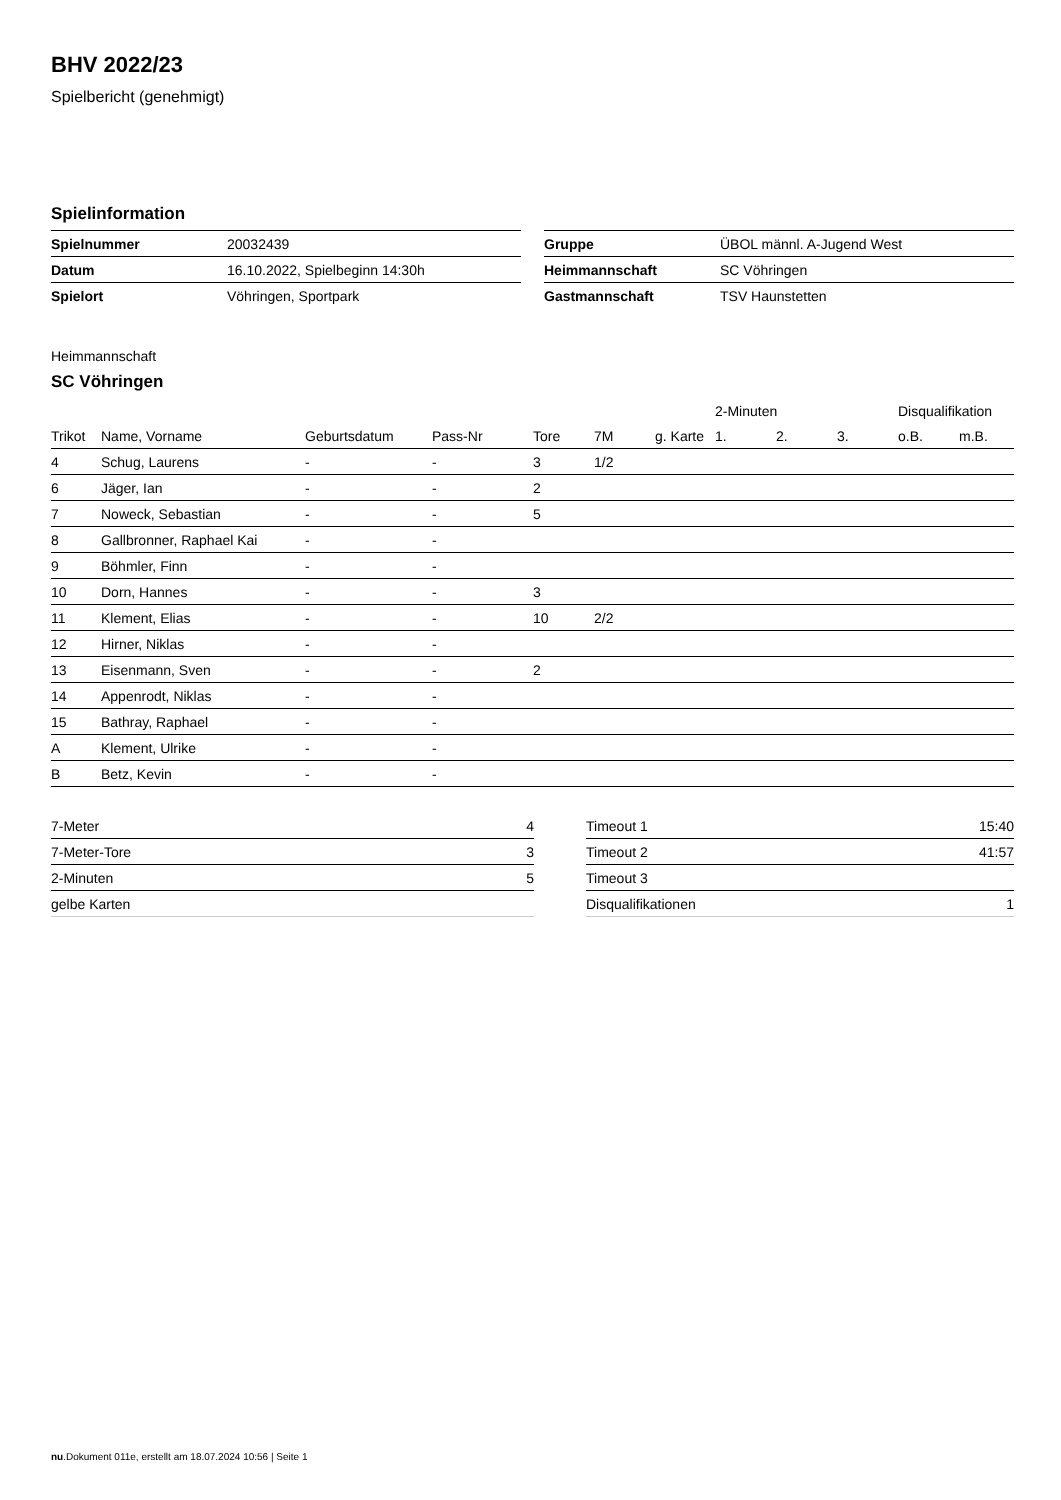BHV 2022/23
Spielbericht (genehmigt)
Spielinformation
| Spielnummer | 20032439 |
| Datum | 16.10.2022, Spielbeginn 14:30h |
| Spielort | Vöhringen, Sportpark |
| Gruppe | ÜBOL männl. A-Jugend West |
| Heimmannschaft | SC Vöhringen |
| Gastmannschaft | TSV Haunstetten |
Heimmannschaft
SC Vöhringen
| | | | | | | | 2-Minuten | | | Disqualifikation | |
| --- | --- | --- | --- | --- | --- | --- | --- | --- | --- | --- | --- |
| Trikot | Name, Vorname | Geburtsdatum | Pass-Nr | Tore | 7M | g. Karte | 1. | 2. | 3. | o.B. | m.B. |
| 4 | Schug, Laurens | - | - | 3 | 1/2 | | | | | | |
| 6 | Jäger, Ian | - | - | 2 | | | | | | | |
| 7 | Noweck, Sebastian | - | - | 5 | | | | | | | |
| 8 | Gallbronner, Raphael Kai | - | - | | | | | | | | |
| 9 | Böhmler, Finn | - | - | | | | | | | | |
| 10 | Dorn, Hannes | - | - | 3 | | | | | | | |
| 11 | Klement, Elias | - | - | 10 | 2/2 | | | | | | |
| 12 | Hirner, Niklas | - | - | | | | | | | | |
| 13 | Eisenmann, Sven | - | - | 2 | | | | | | | |
| 14 | Appenrodt, Niklas | - | - | | | | | | | | |
| 15 | Bathray, Raphael | - | - | | | | | | | | |
| A | Klement, Ulrike | - | - | | | | | | | | |
| B | Betz, Kevin | - | - | | | | | | | | |
| 7-Meter | 4 |
| 7-Meter-Tore | 3 |
| 2-Minuten | 5 |
| gelbe Karten | |
| Timeout 1 | 15:40 |
| Timeout 2 | 41:57 |
| Timeout 3 | |
| Disqualifikationen | 1 |
nu.Dokument 011e, erstellt am 18.07.2024 10:56 | Seite 1